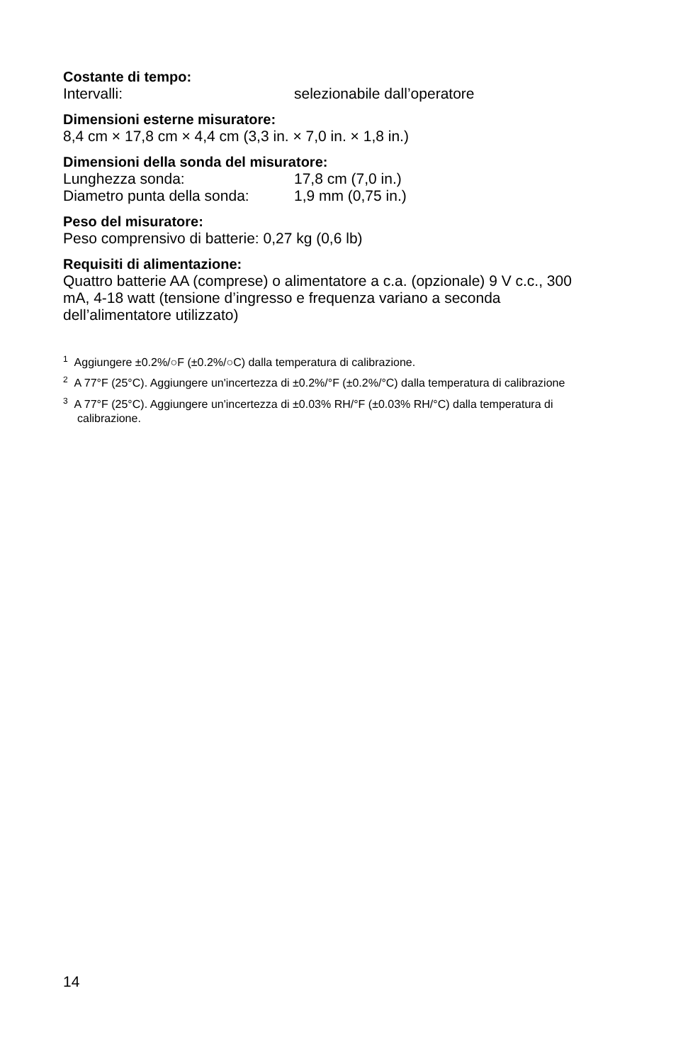Costante di tempo:
Intervalli: selezionabile dall’operatore
Dimensioni esterne misuratore:
8,4 cm × 17,8 cm × 4,4 cm (3,3 in. × 7,0 in. × 1,8 in.)
Dimensioni della sonda del misuratore:
Lunghezza sonda: 17,8 cm (7,0 in.)
Diametro punta della sonda: 1,9 mm (0,75 in.)
Peso del misuratore:
Peso comprensivo di batterie: 0,27 kg (0,6 lb)
Requisiti di alimentazione:
Quattro batterie AA (comprese) o alimentatore a c.a. (opzionale) 9 V c.c., 300 mA, 4-18 watt (tensione d’ingresso e frequenza variano a seconda dell’alimentatore utilizzato)
<sup>1</sup> Aggiungere ±0.2%/○F (±0.2%/○C) dalla temperatura di calibrazione.
<sup>2</sup> A 77°F (25°C). Aggiungere un'incertezza di ±0.2%/°F (±0.2%/°C) dalla temperatura di calibrazione
<sup>3</sup> A 77°F (25°C). Aggiungere un'incertezza di ±0.03% RH/°F (±0.03% RH/°C) dalla temperatura di calibrazione.
14